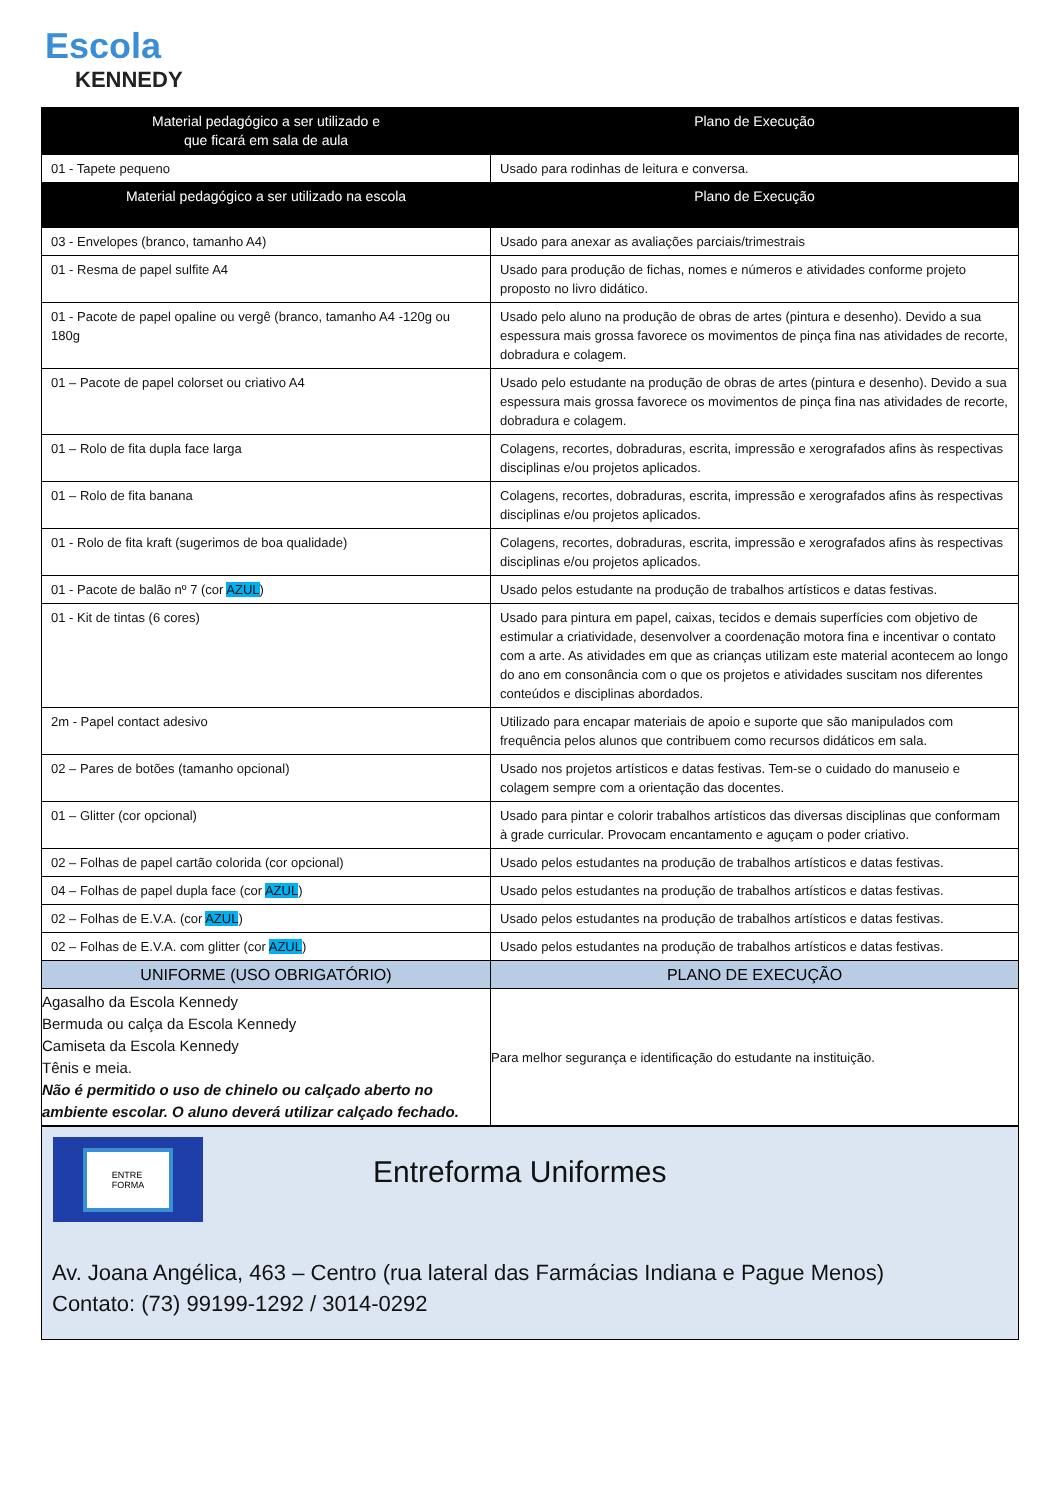Escola
KENNEDY
| Material pedagógico a ser utilizado e que ficará em sala de aula | Plano de Execução |
| --- | --- |
| 01 - Tapete pequeno | Usado para rodinhas de leitura e conversa. |
| Material pedagógico a ser utilizado na escola | Plano de Execução |
| 03 - Envelopes (branco, tamanho A4) | Usado para anexar as avaliações parciais/trimestrais |
| 01 - Resma de papel sulfite A4 | Usado para produção de fichas, nomes e números e atividades conforme projeto proposto no livro didático. |
| 01 - Pacote de papel opaline ou vergê (branco, tamanho A4 -120g ou 180g | Usado pelo aluno na produção de obras de artes (pintura e desenho). Devido a sua espessura mais grossa favorece os movimentos de pinça fina nas atividades de recorte, dobradura e colagem. |
| 01 – Pacote de papel colorset ou criativo A4 | Usado pelo estudante na produção de obras de artes (pintura e desenho). Devido a sua espessura mais grossa favorece os movimentos de pinça fina nas atividades de recorte, dobradura e colagem. |
| 01 – Rolo de fita dupla face larga | Colagens, recortes, dobraduras, escrita, impressão e xerografados afins às respectivas disciplinas e/ou projetos aplicados. |
| 01 – Rolo de fita banana | Colagens, recortes, dobraduras, escrita, impressão e xerografados afins às respectivas disciplinas e/ou projetos aplicados. |
| 01 - Rolo de fita kraft (sugerimos de boa qualidade) | Colagens, recortes, dobraduras, escrita, impressão e xerografados afins às respectivas disciplinas e/ou projetos aplicados. |
| 01 - Pacote de balão nº 7 (cor AZUL ) | Usado pelos estudante na produção de trabalhos artísticos e datas festivas. |
| 01 - Kit de tintas (6 cores) | Usado para pintura em papel, caixas, tecidos e demais superfícies com objetivo de estimular a criatividade, desenvolver a coordenação motora fina e incentivar o contato com a arte. As atividades em que as crianças utilizam este material acontecem ao longo do ano em consonância com o que os projetos e atividades suscitam nos diferentes conteúdos e disciplinas abordados. |
| 2m - Papel contact adesivo | Utilizado para encapar materiais de apoio e suporte que são manipulados com frequência pelos alunos que contribuem como recursos didáticos em sala. |
| 02 – Pares de botões (tamanho opcional) | Usado nos projetos artísticos e datas festivas. Tem-se o cuidado do manuseio e colagem sempre com a orientação das docentes. |
| 01 – Glitter (cor opcional) | Usado para pintar e colorir trabalhos artísticos das diversas disciplinas que conformam à grade curricular. Provocam encantamento e aguçam o poder criativo. |
| 02 – Folhas de papel cartão colorida (cor opcional) | Usado pelos estudantes na produção de trabalhos artísticos e datas festivas. |
| 04 – Folhas de papel dupla face (cor AZUL ) | Usado pelos estudantes na produção de trabalhos artísticos e datas festivas. |
| 02 – Folhas de E.V.A. (cor AZUL ) | Usado pelos estudantes na produção de trabalhos artísticos e datas festivas. |
| 02 – Folhas de E.V.A. com glitter (cor AZUL ) | Usado pelos estudantes na produção de trabalhos artísticos e datas festivas. |
| UNIFORME (USO OBRIGATÓRIO) | PLANO DE EXECUÇÃO |
| Agasalho da Escola Kennedy Bermuda ou calça da Escola Kennedy Camiseta da Escola Kennedy Tênis e meia. Não é permitido o uso de chinelo ou calçado aberto no ambiente escolar. O aluno deverá utilizar calçado fechado. | Para melhor segurança e identificação do estudante na instituição. |
ENTRE
FORMA
Entreforma Uniformes
Av. Joana Angélica, 463 – Centro (rua lateral das Farmácias Indiana e Pague Menos)
Contato: (73) 99199-1292 / 3014-0292